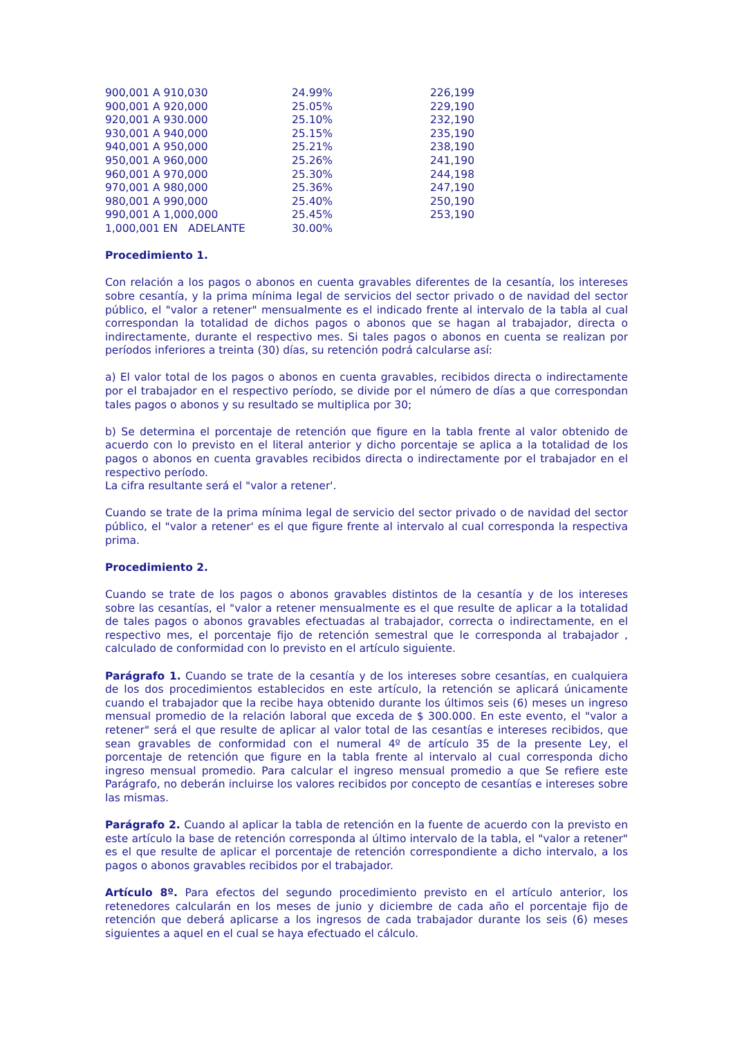| 900,001 A 910,030 | 24.99% | 226,199 |
| 900,001 A 920,000 | 25.05% | 229,190 |
| 920,001 A 930.000 | 25.10% | 232,190 |
| 930,001 A 940,000 | 25.15% | 235,190 |
| 940,001 A 950,000 | 25.21% | 238,190 |
| 950,001 A 960,000 | 25.26% | 241,190 |
| 960,001 A 970,000 | 25.30% | 244,198 |
| 970,001 A 980,000 | 25.36% | 247,190 |
| 980,001 A 990,000 | 25.40% | 250,190 |
| 990,001 A 1,000,000 | 25.45% | 253,190 |
| 1,000,001 EN ADELANTE | 30.00% | |
Procedimiento 1.
Con relación a los pagos o abonos en cuenta gravables diferentes de la cesantía, los intereses sobre cesantía, y la prima mínima legal de servicios del sector privado o de navidad del sector público, el "valor a retener" mensualmente es el indicado frente al intervalo de la tabla al cual correspondan la totalidad de dichos pagos o abonos que se hagan al trabajador, directa o indirectamente, durante el respectivo mes. Si tales pagos o abonos en cuenta se realizan por períodos inferiores a treinta (30) días, su retención podrá calcularse así:
a) El valor total de los pagos o abonos en cuenta gravables, recibidos directa o indirectamente por el trabajador en el respectivo período, se divide por el número de días a que correspondan tales pagos o abonos y su resultado se multiplica por 30;
b) Se determina el porcentaje de retención que figure en la tabla frente al valor obtenido de acuerdo con lo previsto en el literal anterior y dicho porcentaje se aplica a la totalidad de los pagos o abonos en cuenta gravables recibidos directa o indirectamente por el trabajador en el respectivo período.
La cifra resultante será el "valor a retener'.
Cuando se trate de la prima mínima legal de servicio del sector privado o de navidad del sector público, el "valor a retener' es el que figure frente al intervalo al cual corresponda la respectiva prima.
Procedimiento 2.
Cuando se trate de los pagos o abonos gravables distintos de la cesantía y de los intereses sobre las cesantías, el "valor a retener mensualmente es el que resulte de aplicar a la totalidad de tales pagos o abonos gravables efectuadas al trabajador, correcta o indirectamente, en el respectivo mes, el porcentaje fijo de retención semestral que le corresponda al trabajador , calculado de conformidad con lo previsto en el artículo siguiente.
Parágrafo 1. Cuando se trate de la cesantía y de los intereses sobre cesantías, en cualquiera de los dos procedimientos establecidos en este artículo, la retención se aplicará únicamente cuando el trabajador que la recibe haya obtenido durante los últimos seis (6) meses un ingreso mensual promedio de la relación laboral que exceda de $ 300.000. En este evento, el "valor a retener" será el que resulte de aplicar al valor total de las cesantías e intereses recibidos, que sean gravables de conformidad con el numeral 4º de artículo 35 de la presente Ley, el porcentaje de retención que figure en la tabla frente al intervalo al cual corresponda dicho ingreso mensual promedio. Para calcular el ingreso mensual promedio a que Se refiere este Parágrafo, no deberán incluirse los valores recibidos por concepto de cesantías e intereses sobre las mismas.
Parágrafo 2. Cuando al aplicar la tabla de retención en la fuente de acuerdo con la previsto en este artículo la base de retención corresponda al último intervalo de la tabla, el "valor a retener" es el que resulte de aplicar el porcentaje de retención correspondiente a dicho intervalo, a los pagos o abonos gravables recibidos por el trabajador.
Artículo 8º. Para efectos del segundo procedimiento previsto en el artículo anterior, los retenedores calcularán en los meses de junio y diciembre de cada año el porcentaje fijo de retención que deberá aplicarse a los ingresos de cada trabajador durante los seis (6) meses siguientes a aquel en el cual se haya efectuado el cálculo.